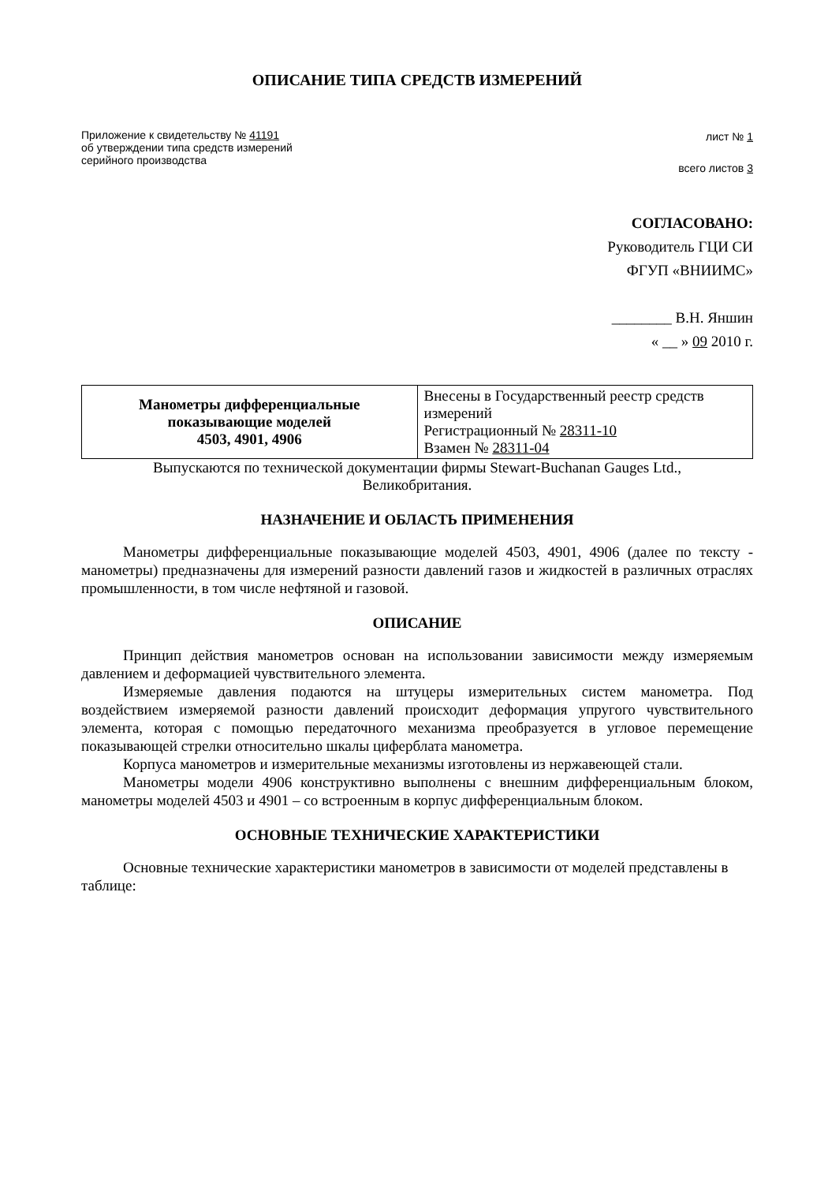ОПИСАНИЕ ТИПА СРЕДСТВ ИЗМЕРЕНИЙ
Приложение к свидетельству № 41191
об утверждении типа средств измерений
серийного производства
лист № 1
всего листов 3
СОГЛАСОВАНО:
Руководитель ГЦИ СИ
ФГУП «ВНИИМС»
________ В.Н. Яншин
« __ » 09 2010 г.
| Манометры дифференциальные показывающие моделей 4503, 4901, 4906 | Внесены в Государственный реестр средств измерений Регистрационный № 28311-10 Взамен № 28311-04 |
Выпускаются по технической документации фирмы Stewart-Buchanan Gauges Ltd.,
Великобритания.
НАЗНАЧЕНИЕ И ОБЛАСТЬ ПРИМЕНЕНИЯ
Манометры дифференциальные показывающие моделей 4503, 4901, 4906 (далее по тексту - манометры) предназначены для измерений разности давлений газов и жидкостей в различных отраслях промышленности, в том числе нефтяной и газовой.
ОПИСАНИЕ
Принцип действия манометров основан на использовании зависимости между измеряемым давлением и деформацией чувствительного элемента.
Измеряемые давления подаются на штуцеры измерительных систем манометра. Под воздействием измеряемой разности давлений происходит деформация упругого чувствительного элемента, которая с помощью передаточного механизма преобразуется в угловое перемещение показывающей стрелки относительно шкалы циферблата манометра.
Корпуса манометров и измерительные механизмы изготовлены из нержавеющей стали.
Манометры модели 4906 конструктивно выполнены с внешним дифференциальным блоком, манометры моделей 4503 и 4901 – со встроенным в корпус дифференциальным блоком.
ОСНОВНЫЕ ТЕХНИЧЕСКИЕ ХАРАКТЕРИСТИКИ
Основные технические характеристики манометров в зависимости от моделей представлены в таблице: